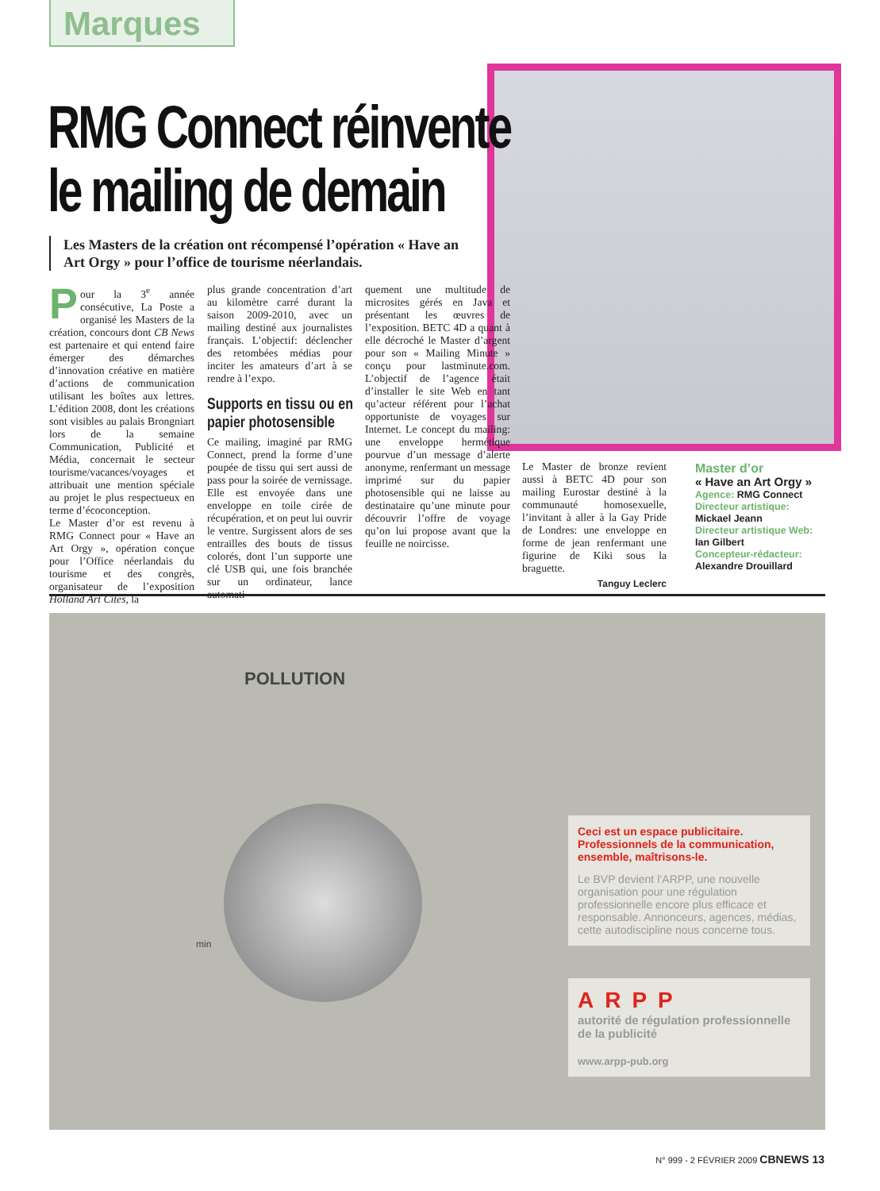Marques
RMG Connect réinvente le mailing de demain
Les Masters de la création ont récompensé l’opération « Have an Art Orgy » pour l’office de tourisme néerlandais.
Pour la 3<sup>e</sup> année consécutive, La Poste a organisé les Masters de la création, concours dont CB News est partenaire et qui entend faire émerger des démarches d’innovation créative en matière d’actions de communication utilisant les boîtes aux lettres. L’édition 2008, dont les créations sont visibles au palais Brongniart lors de la semaine Communication, Publicité et Média, concernait le secteur tourisme/vacances/voyages et attribuait une mention spéciale au projet le plus respectueux en terme d’écoconception.
Le Master d’or est revenu à RMG Connect pour « Have an Art Orgy », opération conçue pour l’Office néerlandais du tourisme et des congrès, organisateur de l’exposition Holland Art Cites, la
plus grande concentration d’art au kilomètre carré durant la saison 2009-2010, avec un mailing destiné aux journalistes français. L’objectif: déclencher des retombées médias pour inciter les amateurs d’art à se rendre à l’expo.
Supports en tissu ou en papier photosensible
Ce mailing, imaginé par RMG Connect, prend la forme d’une poupée de tissu qui sert aussi de pass pour la soirée de vernissage. Elle est envoyée dans une enveloppe en toile cirée de récupération, et on peut lui ouvrir le ventre. Surgissent alors de ses entrailles des bouts de tissus colorés, dont l’un supporte une clé USB qui, une fois branchée sur un ordinateur, lance automati-
quement une multitude de microsites gérés en Java et présentant les œuvres de l’exposition. BETC 4D a quant à elle décroché le Master d’argent pour son « Mailing Minute » conçu pour lastminute.com. L’objectif de l’agence était d’installer le site Web en tant qu’acteur référent pour l’achat opportuniste de voyages sur Internet. Le concept du mailing: une enveloppe hermétique pourvue d’un message d’alerte anonyme, renfermant un message imprimé sur du papier photosensible qui ne laisse au destinataire qu’une minute pour découvrir l’offre de voyage qu’on lui propose avant que la feuille ne noircisse.
Le Master de bronze revient aussi à BETC 4D pour son mailing Eurostar destiné à la communauté homosexuelle, l’invitant à aller à la Gay Pride de Londres: une enveloppe en forme de jean renfermant une figurine de Kiki sous la braguette.
Tanguy Leclerc
Master d’or
« Have an Art Orgy »
Agence: RMG Connect
Directeur artistique:
Mickael Jeann
Directeur artistique Web:
Ian Gilbert
Concepteur-rédacteur:
Alexandre Drouillard
POLLUTION
min
Ceci est un espace publicitaire. Professionnels de la communication, ensemble, maîtrisons-le.
Le BVP devient l’ARPP, une nouvelle organisation pour une régulation professionnelle encore plus efficace et responsable. Annonceurs, agences, médias, cette autodiscipline nous concerne tous.
ARPP
autorité de régulation professionnelle de la publicité
www.arpp-pub.org
N° 999 - 2 FÉVRIER 2009 CBNEWS 13